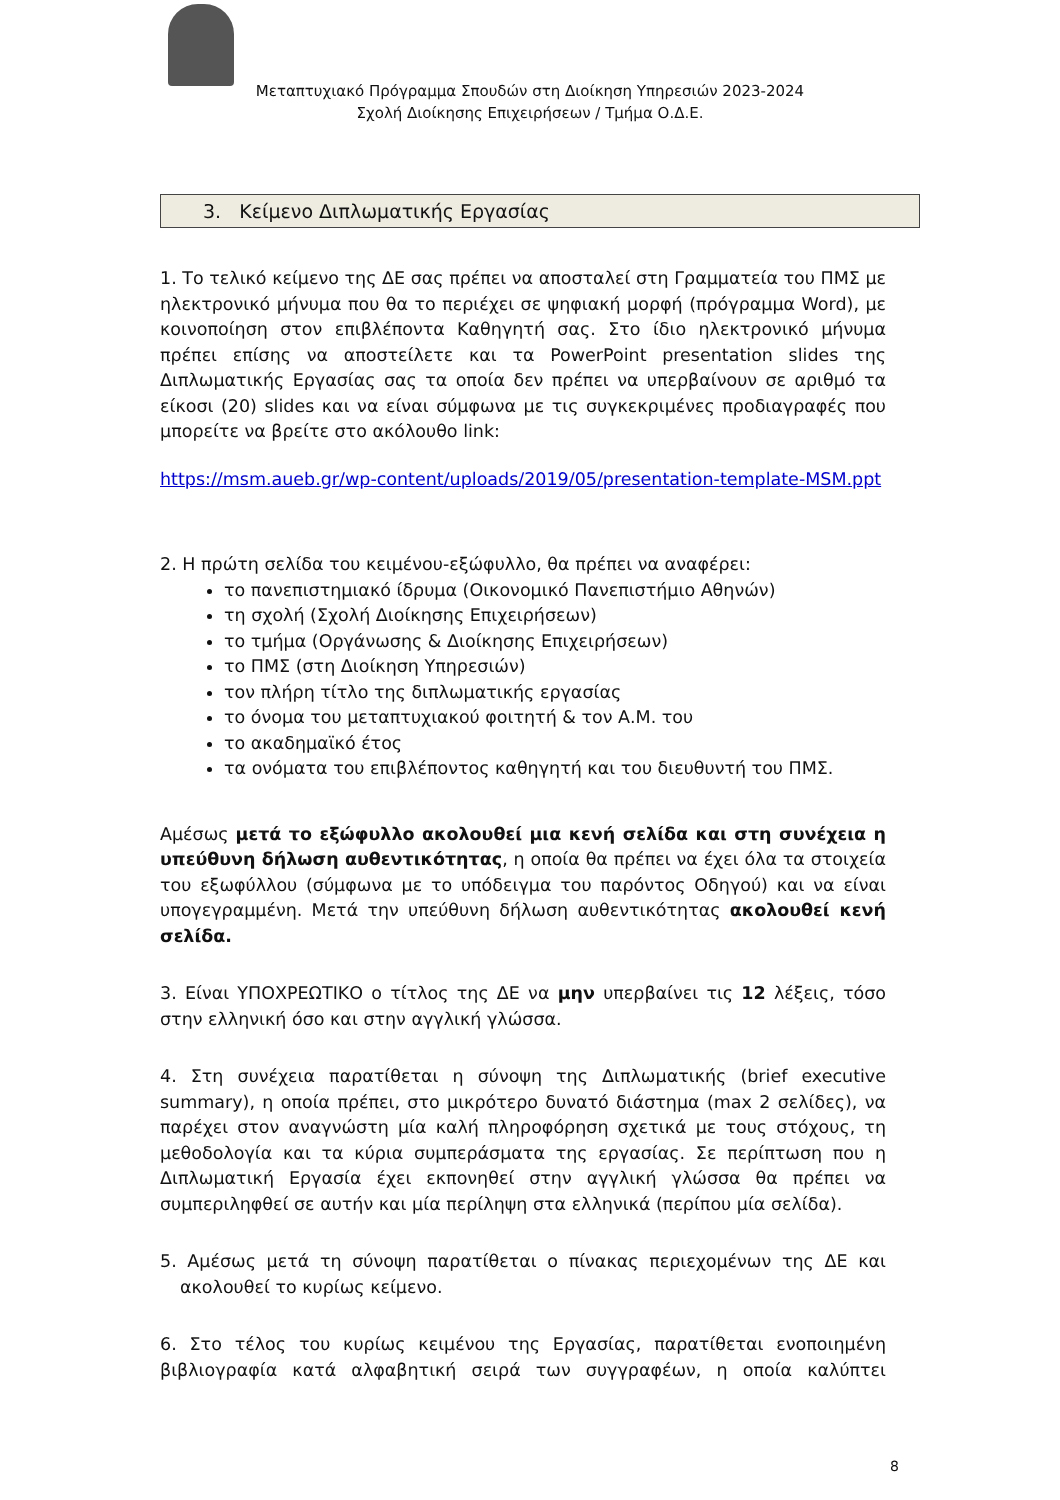Μεταπτυχιακό Πρόγραμμα Σπουδών στη Διοίκηση Υπηρεσιών 2023-2024
Σχολή Διοίκησης Επιχειρήσεων / Τμήμα Ο.Δ.Ε.
3. Κείμενο Διπλωματικής Εργασίας
1. Το τελικό κείμενο της ΔΕ σας πρέπει να αποσταλεί στη Γραμματεία του ΠΜΣ με ηλεκτρονικό μήνυμα που θα το περιέχει σε ψηφιακή μορφή (πρόγραμμα Word), με κοινοποίηση στον επιβλέποντα Καθηγητή σας. Στο ίδιο ηλεκτρονικό μήνυμα πρέπει επίσης να αποστείλετε και τα PowerPoint presentation slides της Διπλωματικής Εργασίας σας τα οποία δεν πρέπει να υπερβαίνουν σε αριθμό τα είκοσι (20) slides και να είναι σύμφωνα με τις συγκεκριμένες προδιαγραφές που μπορείτε να βρείτε στο ακόλουθο link:
https://msm.aueb.gr/wp-content/uploads/2019/05/presentation-template-MSM.ppt
2. Η πρώτη σελίδα του κειμένου-εξώφυλλο, θα πρέπει να αναφέρει:
το πανεπιστημιακό ίδρυμα (Οικονομικό Πανεπιστήμιο Αθηνών)
τη σχολή (Σχολή Διοίκησης Επιχειρήσεων)
το τμήμα (Οργάνωσης & Διοίκησης Επιχειρήσεων)
το ΠΜΣ (στη Διοίκηση Υπηρεσιών)
τον πλήρη τίτλο της διπλωματικής εργασίας
το όνομα του μεταπτυχιακού φοιτητή & τον Α.Μ. του
το ακαδημαϊκό έτος
τα ονόματα του επιβλέποντος καθηγητή και του διευθυντή του ΠΜΣ.
Αμέσως μετά το εξώφυλλο ακολουθεί μια κενή σελίδα και στη συνέχεια η υπεύθυνη δήλωση αυθεντικότητας, η οποία θα πρέπει να έχει όλα τα στοιχεία του εξωφύλλου (σύμφωνα με το υπόδειγμα του παρόντος Οδηγού) και να είναι υπογεγραμμένη. Μετά την υπεύθυνη δήλωση αυθεντικότητας ακολουθεί κενή σελίδα.
3. Είναι ΥΠΟΧΡΕΩΤΙΚΟ ο τίτλος της ΔΕ να μην υπερβαίνει τις 12 λέξεις, τόσο στην ελληνική όσο και στην αγγλική γλώσσα.
4. Στη συνέχεια παρατίθεται η σύνοψη της Διπλωματικής (brief executive summary), η οποία πρέπει, στο μικρότερο δυνατό διάστημα (max 2 σελίδες), να παρέχει στον αναγνώστη μία καλή πληροφόρηση σχετικά με τους στόχους, τη μεθοδολογία και τα κύρια συμπεράσματα της εργασίας. Σε περίπτωση που η Διπλωματική Εργασία έχει εκπονηθεί στην αγγλική γλώσσα θα πρέπει να συμπεριληφθεί σε αυτήν και μία περίληψη στα ελληνικά (περίπου μία σελίδα).
5. Αμέσως μετά τη σύνοψη παρατίθεται ο πίνακας περιεχομένων της ΔΕ και ακολουθεί το κυρίως κείμενο.
6. Στο τέλος του κυρίως κειμένου της Εργασίας, παρατίθεται ενοποιημένη βιβλιογραφία κατά αλφαβητική σειρά των συγγραφέων, η οποία καλύπτει
8